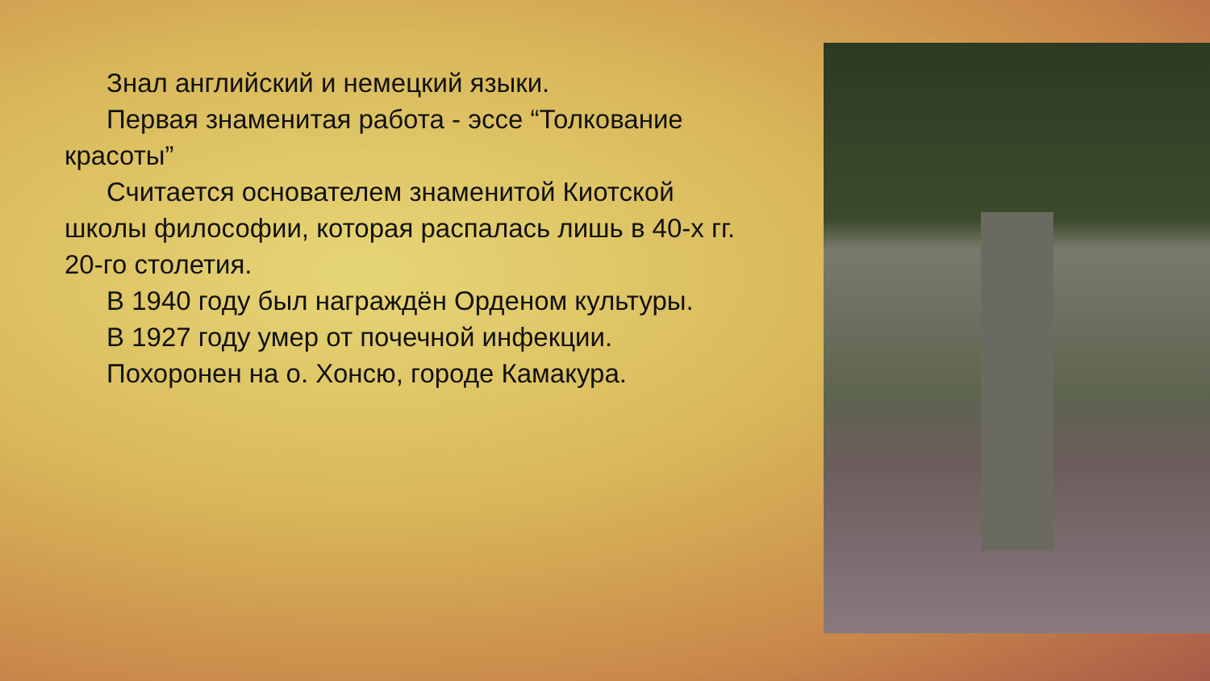Знал английский и немецкий языки.
Первая знаменитая работа - эссе “Толкование красоты”
Считается основателем знаменитой Киотской школы философии, которая распалась лишь в 40-х гг. 20-го столетия.
В 1940 году был награждён Орденом культуры.
В 1927 году умер от почечной инфекции.
Похоронен на о. Хонсю, городе Камакура.